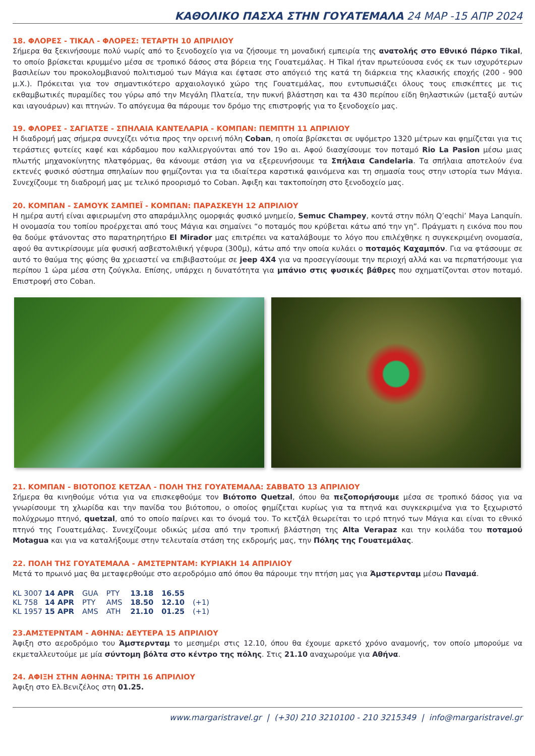ΚΑΘΟΛΙΚΟ ΠΑΣΧΑ ΣΤΗΝ ΓΟΥΑΤΕΜΑΛΑ 24 ΜΑΡ -15 ΑΠΡ 2024
18. ΦΛΟΡΕΣ - ΤΙΚΑΛ - ΦΛΟΡΕΣ: ΤΕΤΑΡΤΗ 10 ΑΠΡΙΛΙΟΥ
Σήμερα θα ξεκινήσουμε πολύ νωρίς από το ξενοδοχείο για να ζήσουμε τη μοναδική εμπειρία της ανατολής στο Εθνικό Πάρκο Tikal, το οποίο βρίσκεται κρυμμένο μέσα σε τροπικό δάσος στα βόρεια της Γουατεμάλας. Η Tikal ήταν πρωτεύουσα ενός εκ των ισχυρότερων βασιλείων του προκολομβιανού πολιτισμού των Μάγια και έφτασε στο απόγειό της κατά τη διάρκεια της κλασικής εποχής (200 - 900 μ.Χ.). Πρόκειται για τον σημαντικότερο αρχαιολογικό χώρο της Γουατεμάλας, που εντυπωσιάζει όλους τους επισκέπτες με τις εκθαμβωτικές πυραμίδες του γύρω από την Μεγάλη Πλατεία, την πυκνή βλάστηση και τα 430 περίπου είδη θηλαστικών (μεταξύ αυτών και ιαγουάρων) και πτηνών. Το απόγευμα θα πάρουμε τον δρόμο της επιστροφής για το ξενοδοχείο μας.
19. ΦΛΟΡΕΣ - ΣΑΓΙΑΤΣΕ - ΣΠΗΛΑΙΑ ΚΑΝΤΕΛΑΡΙΑ - ΚΟΜΠΑΝ: ΠΕΜΠΤΗ 11 ΑΠΡΙΛΙΟΥ
Η διαδρομή μας σήμερα συνεχίζει νότια προς την ορεινή πόλη Coban, η οποία βρίσκεται σε υψόμετρο 1320 μέτρων και φημίζεται για τις τεράστιες φυτείες καφέ και κάρδαμου που καλλιεργούνται από τον 19ο αι. Αφού διασχίσουμε τον ποταμό Rio La Pasion μέσω μιας πλωτής μηχανοκίνητης πλατφόρμας, θα κάνουμε στάση για να εξερευνήσουμε τα Σπήλαια Candelaria. Τα σπήλαια αποτελούν ένα εκτενές φυσικό σύστημα σπηλαίων που φημίζονται για τα ιδιαίτερα καρστικά φαινόμενα και τη σημασία τους στην ιστορία των Μάγια. Συνεχίζουμε τη διαδρομή μας με τελικό προορισμό το Coban. Άφιξη και τακτοποίηση στο ξενοδοχείο μας.
20. ΚΟΜΠΑΝ - ΣΑΜΟΥΚ ΣΑΜΠΕΪ - ΚΟΜΠΑΝ: ΠΑΡΑΣΚΕΥΗ 12 ΑΠΡΙΛΙΟΥ
Η ημέρα αυτή είναι αφιερωμένη στο απαράμιλλης ομορφιάς φυσικό μνημείο, Semuc Champey, κοντά στην πόλη Q’eqchi’ Maya Lanquín. Η ονομασία του τοπίου προέρχεται από τους Μάγια και σημαίνει “ο ποταμός που κρύβεται κάτω από την γη”. Πράγματι η εικόνα που που θα δούμε φτάνοντας στο παρατηρητήριο El Mirador μας επιτρέπει να καταλάβουμε το λόγο που επιλέχθηκε η συγκεκριμένη ονομασία, αφού θα αντικρίσουμε μία φυσική ασβεστολιθική γέφυρα (300μ), κάτω από την οποία κυλάει ο ποταμός Καχαμπόν. Για να φτάσουμε σε αυτό το θαύμα της φύσης θα χρειαστεί να επιβιβαστούμε σε jeep 4X4 για να προσεγγίσουμε την περιοχή αλλά και να περπατήσουμε για περίπου 1 ώρα μέσα στη ζούγκλα. Επίσης, υπάρχει η δυνατότητα για μπάνιο στις φυσικές βάθρες που σχηματίζονται στον ποταμό. Επιστροφή στο Coban.
21. ΚΟΜΠΑΝ - ΒΙΟΤΟΠΟΣ ΚΕΤΖΑΛ - ΠΟΛΗ ΤΗΣ ΓΟΥΑΤΕΜΑΛΑ: ΣΑΒΒΑΤΟ 13 ΑΠΡΙΛΙΟΥ
Σήμερα θα κινηθούμε νότια για να επισκεφθούμε τον Βιότοπο Quetzal, όπου θα πεζοπορήσουμε μέσα σε τροπικό δάσος για να γνωρίσουμε τη χλωρίδα και την πανίδα του βιότοπου, ο οποίος φημίζεται κυρίως για τα πτηνά και συγκεκριμένα για το ξεχωριστό πολύχρωμο πτηνό, quetzal, από το οποίο παίρνει και το όνομά του. Το κετζάλ θεωρείται το ιερό πτηνό των Μάγια και είναι το εθνικό πτηνό της Γουατεμάλας. Συνεχίζουμε οδικώς μέσα από την τροπική βλάστηση της Alta Verapaz και την κοιλάδα του ποταμού Motagua και για να καταλήξουμε στην τελευταία στάση της εκδρομής μας, την Πόλης της Γουατεμάλας.
22. ΠΟΛΗ ΤΗΣ ΓΟΥΑΤΕΜΑΛΑ - ΑΜΣΤΕΡΝΤΑΜ: ΚΥΡΙΑΚΗ 14 ΑΠΡΙΛΙΟΥ
Μετά το πρωινό μας θα μεταφερθούμε στο αεροδρόμιο από όπου θα πάρουμε την πτήση μας για Άμστερνταμ μέσω Παναμά.
| KL 3007 14 APR | GUA | PTY | 13.18 | 16.55 | |
| KL 758 14 APR | PTY | AMS | 18.50 | 12.10 | (+1) |
| KL 1957 15 APR | AMS | ATH | 21.10 | 01.25 | (+1) |
23.ΑΜΣΤΕΡΝΤΑΜ - ΑΘΗΝΑ: ΔΕΥΤΕΡΑ 15 ΑΠΡΙΛΙΟΥ
Άφιξη στο αεροδρόμιο του Άμστερνταμ το μεσημέρι στις 12.10, όπου θα έχουμε αρκετό χρόνο αναμονής, τον οποίο μπορούμε να εκμεταλλευτούμε με μία σύντομη βόλτα στο κέντρο της πόλης. Στις 21.10 αναχωρούμε για Αθήνα.
24. ΑΦΙΞΗ ΣΤΗΝ ΑΘΗΝΑ: ΤΡΙΤΗ 16 ΑΠΡΙΛΙΟΥ
Άφιξη στο Ελ.Βενιζέλος στη 01.25.
www.margaristravel.gr | (+30) 210 3210100 - 210 3215349 | info@margaristravel.gr